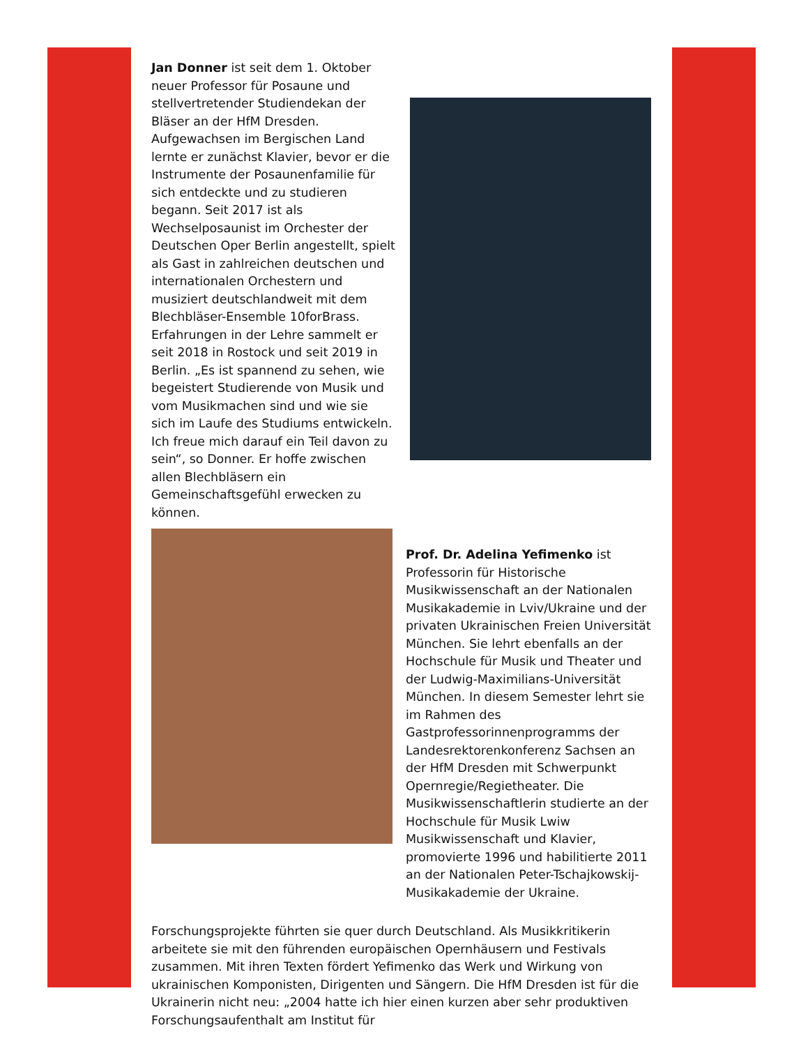Jan Donner ist seit dem 1. Oktober neuer Professor für Posaune und stellvertretender Studiendekan der Bläser an der HfM Dresden. Aufgewachsen im Bergischen Land lernte er zunächst Klavier, bevor er die Instrumente der Posaunenfamilie für sich entdeckte und zu studieren begann. Seit 2017 ist als Wechselposaunist im Orchester der Deutschen Oper Berlin angestellt, spielt als Gast in zahlreichen deutschen und internationalen Orchestern und musiziert deutschlandweit mit dem Blechbläser-Ensemble 10forBrass. Erfahrungen in der Lehre sammelt er seit 2018 in Rostock und seit 2019 in Berlin. „Es ist spannend zu sehen, wie begeistert Studierende von Musik und vom Musikmachen sind und wie sie sich im Laufe des Studiums entwickeln. Ich freue mich darauf ein Teil davon zu sein“, so Donner. Er hoffe zwischen allen Blechbläsern ein Gemeinschaftsgefühl erwecken zu können.
Prof. Dr. Adelina Yefimenko ist Professorin für Historische Musikwissenschaft an der Nationalen Musikakademie in Lviv/Ukraine und der privaten Ukrainischen Freien Universität München. Sie lehrt ebenfalls an der Hochschule für Musik und Theater und der Ludwig-Maximilians-Universität München. In diesem Semester lehrt sie im Rahmen des Gastprofessorinnenprogramms der Landesrektorenkonferenz Sachsen an der HfM Dresden mit Schwerpunkt Opernregie/Regietheater. Die Musikwissenschaftlerin studierte an der Hochschule für Musik Lwiw Musikwissenschaft und Klavier, promovierte 1996 und habilitierte 2011 an der Nationalen Peter-Tschajkowskij-Musikakademie der Ukraine.
Forschungsprojekte führten sie quer durch Deutschland. Als Musikkritikerin arbeitete sie mit den führenden europäischen Opernhäusern und Festivals zusammen. Mit ihren Texten fördert Yefimenko das Werk und Wirkung von ukrainischen Komponisten, Dirigenten und Sängern. Die HfM Dresden ist für die Ukrainerin nicht neu: „2004 hatte ich hier einen kurzen aber sehr produktiven Forschungsaufenthalt am Institut für